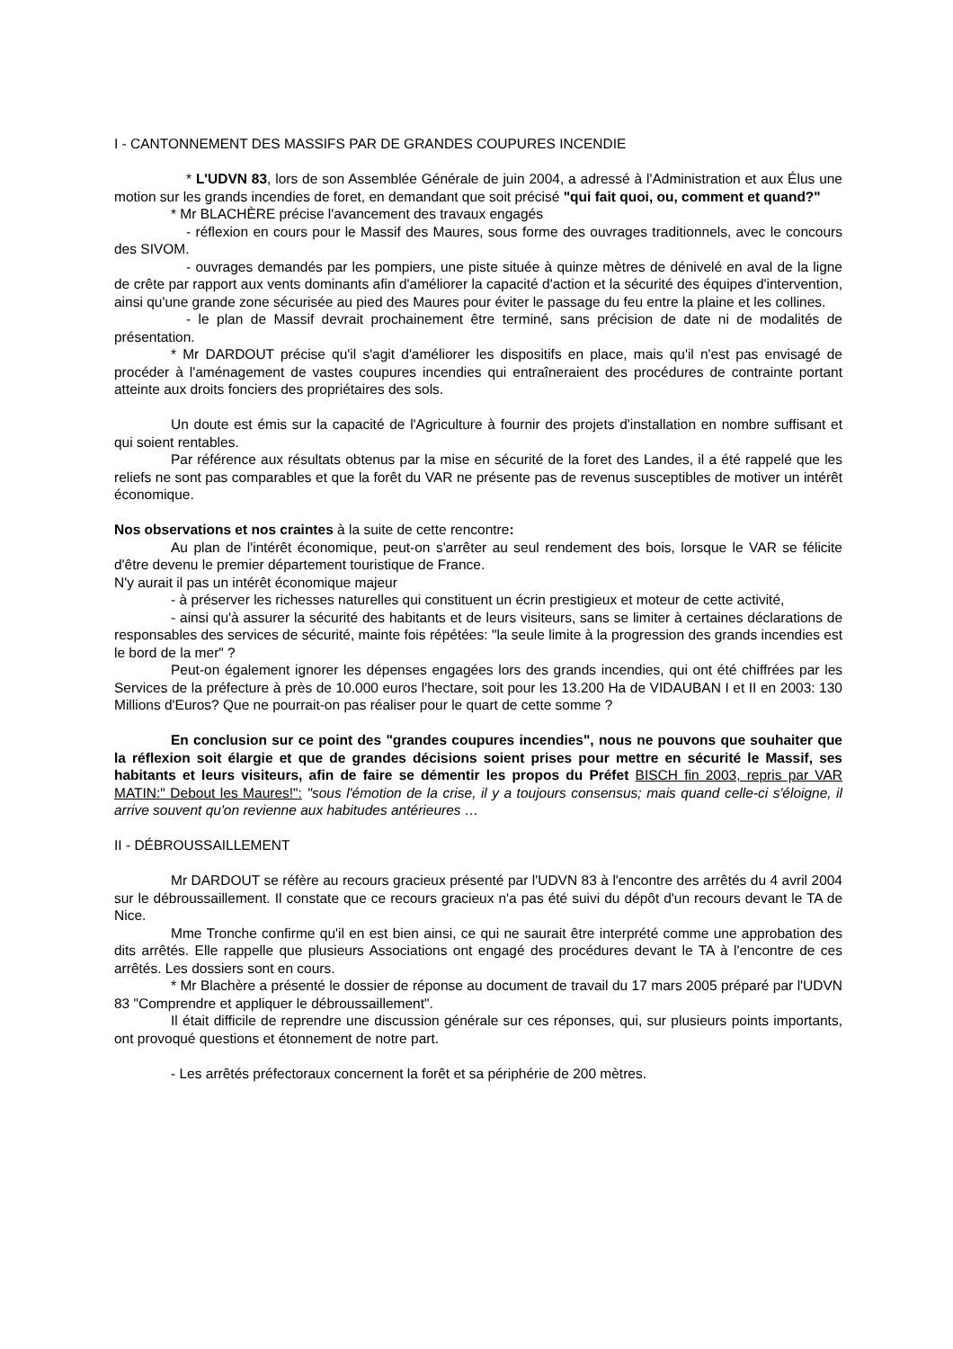I - CANTONNEMENT DES MASSIFS PAR DE GRANDES COUPURES INCENDIE
* L'UDVN 83, lors de son Assemblée Générale de juin 2004, a adressé à l'Administration et aux Élus une motion sur les grands incendies de foret, en demandant que soit précisé "qui fait quoi, ou, comment et quand?"
* Mr BLACHÈRE précise l'avancement des travaux engagés
- réflexion en cours pour le Massif des Maures, sous forme des ouvrages traditionnels, avec le concours des SIVOM.
- ouvrages demandés par les pompiers, une piste située à quinze mètres de dénivelé en aval de la ligne de crête par rapport aux vents dominants afin d'améliorer la capacité d'action et la sécurité des équipes d'intervention, ainsi qu'une grande zone sécurisée au pied des Maures pour éviter le passage du feu entre la plaine et les collines.
- le plan de Massif devrait prochainement être terminé, sans précision de date ni de modalités de présentation.
* Mr DARDOUT précise qu'il s'agit d'améliorer les dispositifs en place, mais qu'il n'est pas envisagé de procéder à l'aménagement de vastes coupures incendies qui entraîneraient des procédures de contrainte portant atteinte aux droits fonciers des propriétaires des sols.
Un doute est émis sur la capacité de l'Agriculture à fournir des projets d'installation en nombre suffisant et qui soient rentables.
Par référence aux résultats obtenus par la mise en sécurité de la foret des Landes, il a été rappelé que les reliefs ne sont pas comparables et que la forêt du VAR ne présente pas de revenus susceptibles de motiver un intérêt économique.
Nos observations et nos craintes à la suite de cette rencontre:
Au plan de l'intérêt économique, peut-on s'arrêter au seul rendement des bois, lorsque le VAR se félicite d'être devenu le premier département touristique de France.
N'y aurait il pas un intérêt économique majeur
- à préserver les richesses naturelles qui constituent un écrin prestigieux et moteur de cette activité,
- ainsi qu'à assurer la sécurité des habitants et de leurs visiteurs, sans se limiter à certaines déclarations de responsables des services de sécurité, mainte fois répétées: "la seule limite à la progression des grands incendies est le bord de la mer" ?
Peut-on également ignorer les dépenses engagées lors des grands incendies, qui ont été chiffrées par les Services de la préfecture à près de 10.000 euros l'hectare, soit pour les 13.200 Ha de VIDAUBAN I et II en 2003: 130 Millions d'Euros? Que ne pourrait-on pas réaliser pour le quart de cette somme ?
En conclusion sur ce point des "grandes coupures incendies", nous ne pouvons que souhaiter que la réflexion soit élargie et que de grandes décisions soient prises pour mettre en sécurité le Massif, ses habitants et leurs visiteurs, afin de faire se démentir les propos du Préfet BISCH fin 2003, repris par VAR MATIN:" Debout les Maures!": "sous l'émotion de la crise, il y a toujours consensus; mais quand celle-ci s'éloigne, il arrive souvent qu'on revienne aux habitudes antérieures …
II - DÉBROUSSAILLEMENT
Mr DARDOUT se réfère au recours gracieux présenté par l'UDVN 83 à l'encontre des arrêtés du 4 avril 2004 sur le débroussaillement. Il constate que ce recours gracieux n'a pas été suivi du dépôt d'un recours devant le TA de Nice.
Mme Tronche confirme qu'il en est bien ainsi, ce qui ne saurait être interprété comme une approbation des dits arrêtés. Elle rappelle que plusieurs Associations ont engagé des procédures devant le TA à l'encontre de ces arrêtés. Les dossiers sont en cours.
* Mr Blachère a présenté le dossier de réponse au document de travail du 17 mars 2005 préparé par l'UDVN 83 "Comprendre et appliquer le débroussaillement".
Il était difficile de reprendre une discussion générale sur ces réponses, qui, sur plusieurs points importants, ont provoqué questions et étonnement de notre part.
- Les arrêtés préfectoraux concernent la forêt et sa périphérie de 200 mètres.